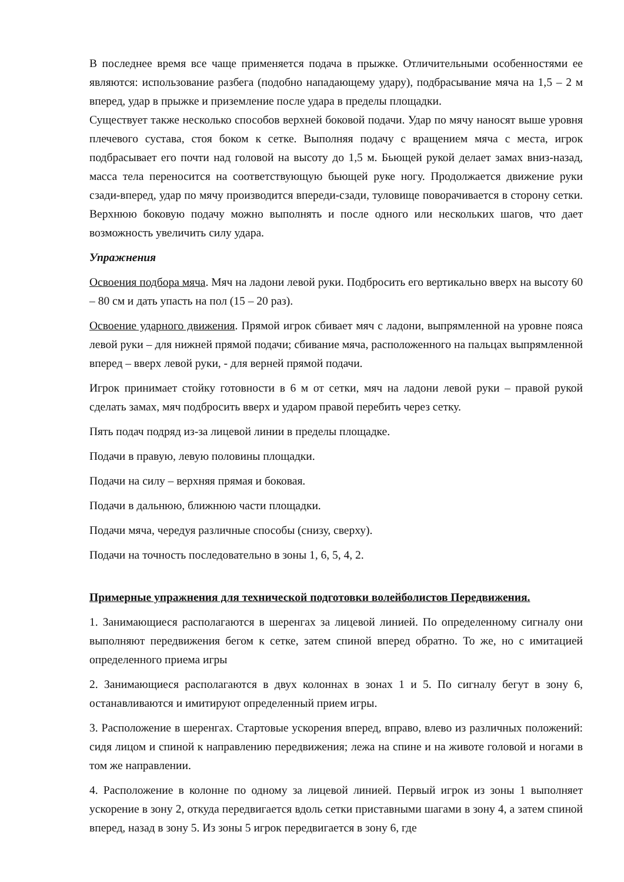В последнее время все чаще применяется подача в прыжке. Отличительными особенностями ее являются: использование разбега (подобно нападающему удару), подбрасывание мяча на 1,5 – 2 м вперед, удар в прыжке и приземление после удара в пределы площадки.
Существует также несколько способов верхней боковой подачи. Удар по мячу наносят выше уровня плечевого сустава, стоя боком к сетке. Выполняя подачу с вращением мяча с места, игрок подбрасывает его почти над головой на высоту до 1,5 м. Бьющей рукой делает замах вниз-назад, масса тела переносится на соответствующую бьющей руке ногу. Продолжается движение руки сзади-вперед, удар по мячу производится впереди-сзади, туловище поворачивается в сторону сетки. Верхнюю боковую подачу можно выполнять и после одного или нескольких шагов, что дает возможность увеличить силу удара.
Упражнения
Освоения подбора мяча. Мяч на ладони левой руки. Подбросить его вертикально вверх на высоту 60 – 80 см и дать упасть на пол (15 – 20 раз).
Освоение ударного движения. Прямой игрок сбивает мяч с ладони, выпрямленной на уровне пояса левой руки – для нижней прямой подачи; сбивание мяча, расположенного на пальцах выпрямленной вперед – вверх левой руки, - для верней прямой подачи.
Игрок принимает стойку готовности в 6 м от сетки, мяч на ладони левой руки – правой рукой сделать замах, мяч подбросить вверх и ударом правой перебить через сетку.
Пять подач подряд из-за лицевой линии в пределы площадке.
Подачи в правую, левую половины площадки.
Подачи на силу – верхняя прямая и боковая.
Подачи в дальнюю, ближнюю части площадки.
Подачи мяча, чередуя различные способы (снизу, сверху).
Подачи на точность последовательно в зоны 1, 6, 5, 4, 2.
Примерные упражнения для технической подготовки волейболистов Передвижения.
1. Занимающиеся располагаются в шеренгах за лицевой линией. По определенному сигналу они выполняют передвижения бегом к сетке, затем спиной вперед обратно. То же, но с имитацией определенного приема игры
2. Занимающиеся располагаются в двух колоннах в зонах 1 и 5. По сигналу бегут в зону 6, останавливаются и имитируют определенный прием игры.
3. Расположение в шеренгах. Стартовые ускорения вперед, вправо, влево из различных положений: сидя лицом и спиной к направлению передвижения; лежа на спине и на животе головой и ногами в том же направлении.
4. Расположение в колонне по одному за лицевой линией. Первый игрок из зоны 1 выполняет ускорение в зону 2, откуда передвигается вдоль сетки приставными шагами в зону 4, а затем спиной вперед, назад в зону 5. Из зоны 5 игрок передвигается в зону 6, где